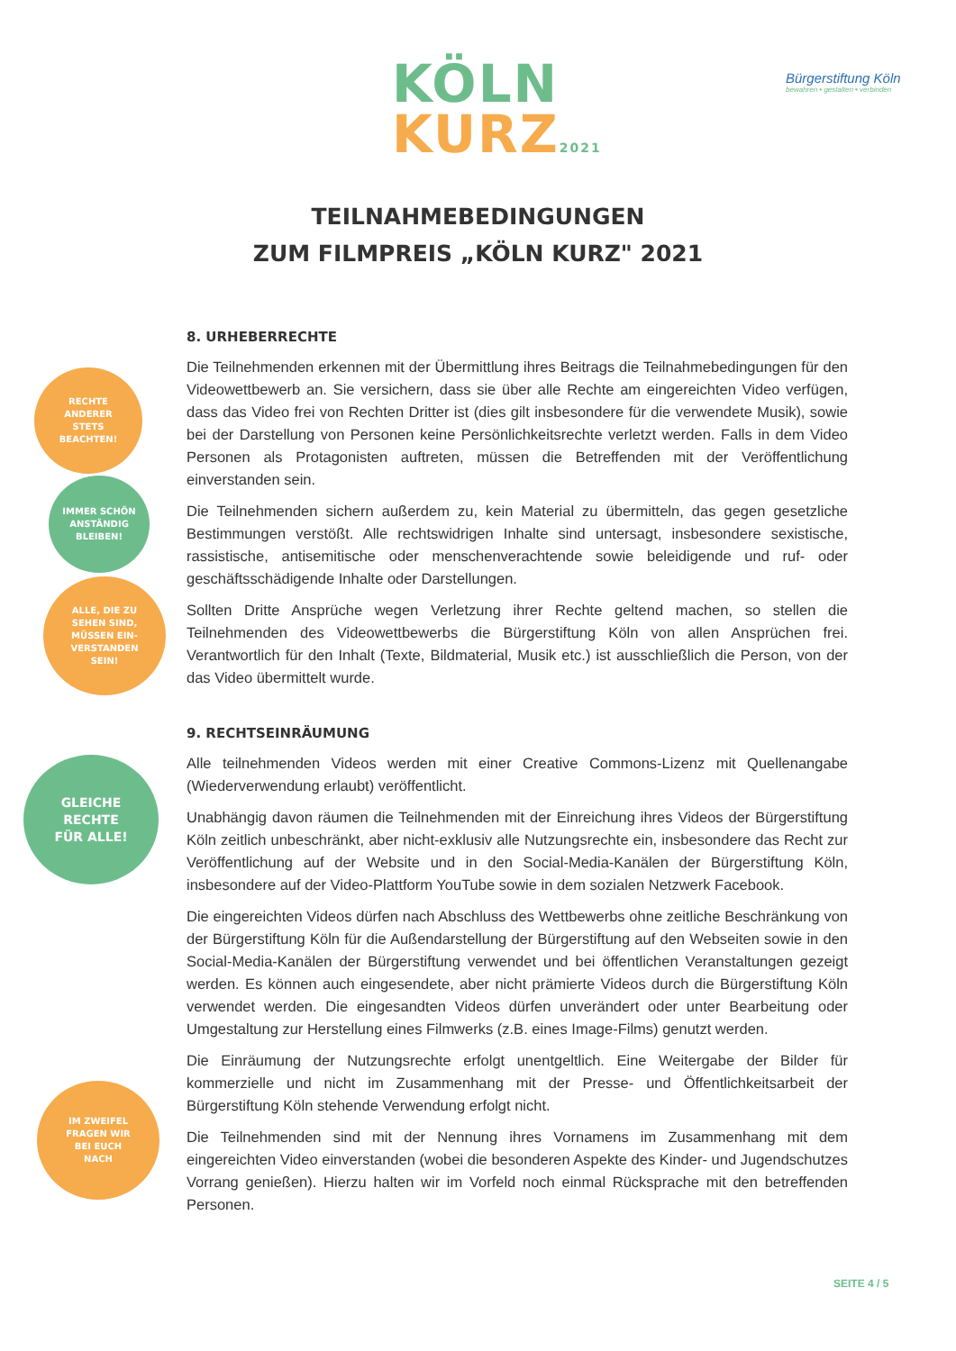KÖLN
KURZ2021
Bürgerstiftung Köln
bewahren • gestalten • verbinden
TEILNAHMEBEDINGUNGEN
ZUM FILMPREIS „KÖLN KURZ" 2021
RECHTE
ANDERER
STETS
BEACHTEN!
IMMER SCHÖN
ANSTÄNDIG
BLEIBEN!
ALLE, DIE ZU
SEHEN SIND,
MÜSSEN EIN-
VERSTANDEN
SEIN!
GLEICHE
RECHTE
FÜR ALLE!
IM ZWEIFEL
FRAGEN WIR
BEI EUCH
NACH
8. URHEBERRECHTE
Die Teilnehmenden erkennen mit der Übermittlung ihres Beitrags die Teilnahmebedingungen für den Videowettbewerb an. Sie versichern, dass sie über alle Rechte am eingereichten Video verfügen, dass das Video frei von Rechten Dritter ist (dies gilt insbesondere für die verwendete Musik), sowie bei der Darstellung von Personen keine Persönlichkeitsrechte verletzt werden. Falls in dem Video Personen als Protagonisten auftreten, müssen die Betreffenden mit der Veröffentlichung einverstanden sein.
Die Teilnehmenden sichern außerdem zu, kein Material zu übermitteln, das gegen gesetzliche Bestimmungen verstößt. Alle rechtswidrigen Inhalte sind untersagt, insbesondere sexistische, rassistische, antisemitische oder menschenverachtende sowie beleidigende und ruf- oder geschäftsschädigende Inhalte oder Darstellungen.
Sollten Dritte Ansprüche wegen Verletzung ihrer Rechte geltend machen, so stellen die Teilnehmenden des Videowettbewerbs die Bürgerstiftung Köln von allen Ansprüchen frei. Verantwortlich für den Inhalt (Texte, Bildmaterial, Musik etc.) ist ausschließlich die Person, von der das Video übermittelt wurde.
9. RECHTSEINRÄUMUNG
Alle teilnehmenden Videos werden mit einer Creative Commons-Lizenz mit Quellenangabe (Wiederverwendung erlaubt) veröffentlicht.
Unabhängig davon räumen die Teilnehmenden mit der Einreichung ihres Videos der Bürgerstiftung Köln zeitlich unbeschränkt, aber nicht-exklusiv alle Nutzungsrechte ein, insbesondere das Recht zur Veröffentlichung auf der Website und in den Social-Media-Kanälen der Bürgerstiftung Köln, insbesondere auf der Video-Plattform YouTube sowie in dem sozialen Netzwerk Facebook.
Die eingereichten Videos dürfen nach Abschluss des Wettbewerbs ohne zeitliche Beschränkung von der Bürgerstiftung Köln für die Außendarstellung der Bürgerstiftung auf den Webseiten sowie in den Social-Media-Kanälen der Bürgerstiftung verwendet und bei öffentlichen Veranstaltungen gezeigt werden. Es können auch eingesendete, aber nicht prämierte Videos durch die Bürgerstiftung Köln verwendet werden. Die eingesandten Videos dürfen unverändert oder unter Bearbeitung oder Umgestaltung zur Herstellung eines Filmwerks (z.B. eines Image-Films) genutzt werden.
Die Einräumung der Nutzungsrechte erfolgt unentgeltlich. Eine Weitergabe der Bilder für kommerzielle und nicht im Zusammenhang mit der Presse- und Öffentlichkeitsarbeit der Bürgerstiftung Köln stehende Verwendung erfolgt nicht.
Die Teilnehmenden sind mit der Nennung ihres Vornamens im Zusammenhang mit dem eingereichten Video einverstanden (wobei die besonderen Aspekte des Kinder- und Jugendschutzes Vorrang genießen). Hierzu halten wir im Vorfeld noch einmal Rücksprache mit den betreffenden Personen.
SEITE 4 / 5